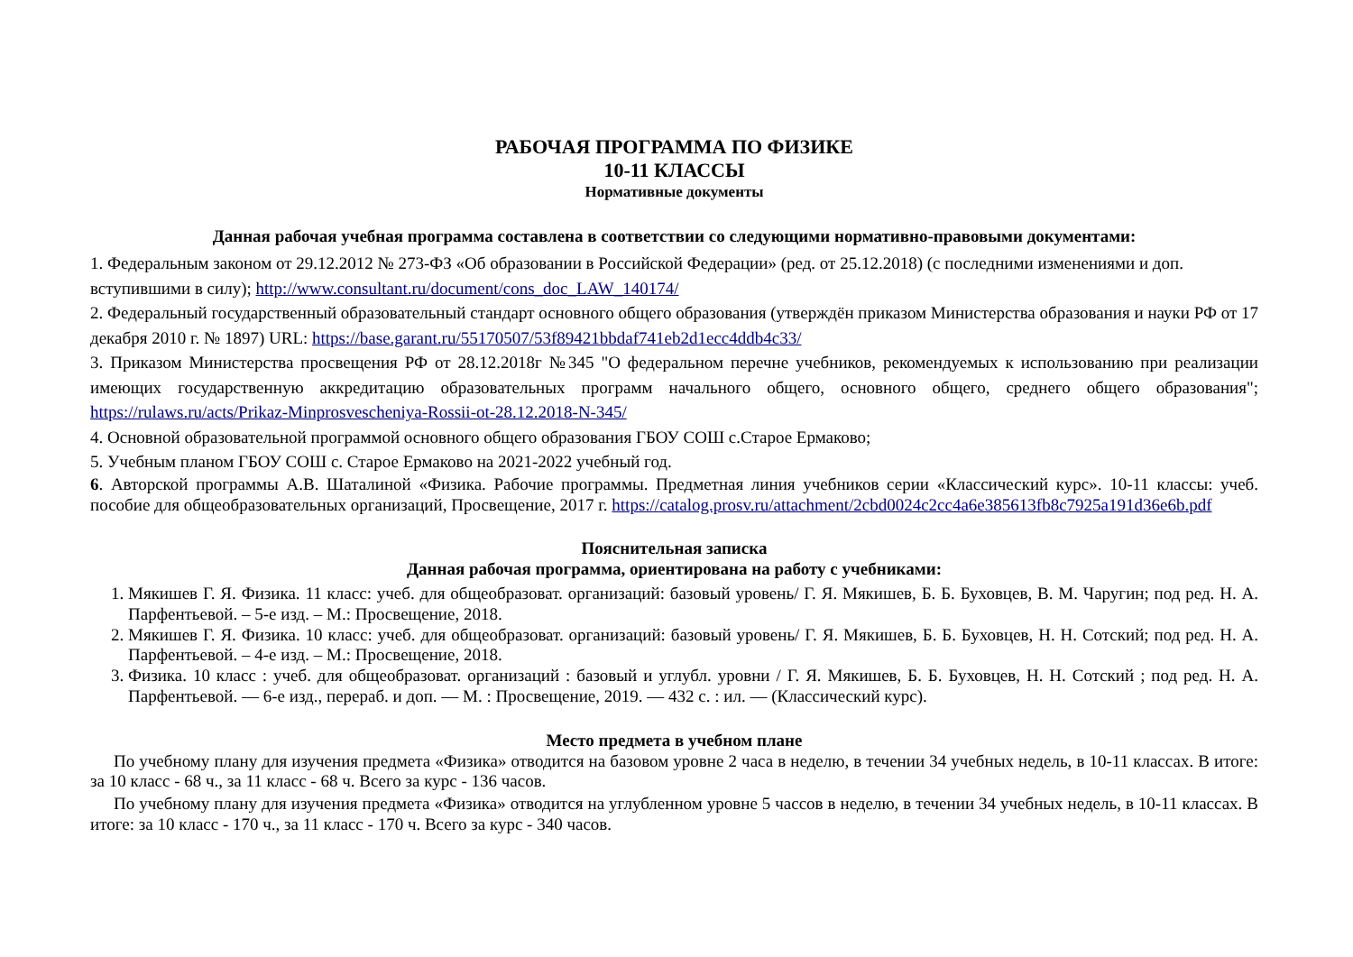РАБОЧАЯ ПРОГРАММА ПО ФИЗИКЕ
10-11 КЛАССЫ
Нормативные документы
Данная рабочая учебная программа составлена в соответствии со следующими нормативно-правовыми документами:
1. Федеральным законом от 29.12.2012 № 273-ФЗ «Об образовании в Российской Федерации» (ред. от 25.12.2018) (с последними изменениями и доп. вступившими в силу); http://www.consultant.ru/document/cons_doc_LAW_140174/
2. Федеральный государственный образовательный стандарт основного общего образования (утверждён приказом Министерства образования и науки РФ от 17 декабря 2010 г. № 1897) URL: https://base.garant.ru/55170507/53f89421bbdaf741eb2d1ecc4ddb4c33/
3. Приказом Министерства просвещения РФ от 28.12.2018г №345 "О федеральном перечне учебников, рекомендуемых к использованию при реализации имеющих государственную аккредитацию образовательных программ начального общего, основного общего, среднего общего образования"; https://rulaws.ru/acts/Prikaz-Minprosvescheniya-Rossii-ot-28.12.2018-N-345/
4. Основной образовательной программой основного общего образования ГБОУ СОШ с.Старое Ермаково;
5. Учебным планом ГБОУ СОШ с. Старое Ермаково на 2021-2022 учебный год.
6. Авторской программы А.В. Шаталиной «Физика. Рабочие программы. Предметная линия учебников серии «Классический курс». 10-11 классы: учеб. пособие для общеобразовательных организаций, Просвещение, 2017 г. https://catalog.prosv.ru/attachment/2cbd0024c2cc4a6e385613fb8c7925a191d36e6b.pdf
Пояснительная записка
Данная рабочая программа, ориентирована на работу с учебниками:
1. Мякишев Г. Я. Физика. 11 класс: учеб. для общеобразоват. организаций: базовый уровень/ Г. Я. Мякишев, Б. Б. Буховцев, В. М. Чаругин; под ред. Н. А. Парфентьевой. – 5-е изд. – М.: Просвещение, 2018.
2. Мякишев Г. Я. Физика. 10 класс: учеб. для общеобразоват. организаций: базовый уровень/ Г. Я. Мякишев, Б. Б. Буховцев, Н. Н. Сотский; под ред. Н. А. Парфентьевой. – 4-е изд. – М.: Просвещение, 2018.
3. Физика. 10 класс : учеб. для общеобразоват. организаций : базовый и углубл. уровни / Г. Я. Мякишев, Б. Б. Буховцев, Н. Н. Сотский ; под ред. Н. А. Парфентьевой. — 6-е изд., перераб. и доп. — М. : Просвещение, 2019. — 432 с. : ил. — (Классический курс).
Место предмета в учебном плане
По учебному плану для изучения предмета «Физика» отводится на базовом уровне 2 часа в неделю, в течении 34 учебных недель, в 10-11 классах. В итоге: за 10 класс - 68 ч., за 11 класс - 68 ч. Всего за курс - 136 часов.
По учебному плану для изучения предмета «Физика» отводится на углубленном уровне 5 чассов в неделю, в течении 34 учебных недель, в 10-11 классах. В итоге: за 10 класс - 170 ч., за 11 класс - 170 ч. Всего за курс - 340 часов.